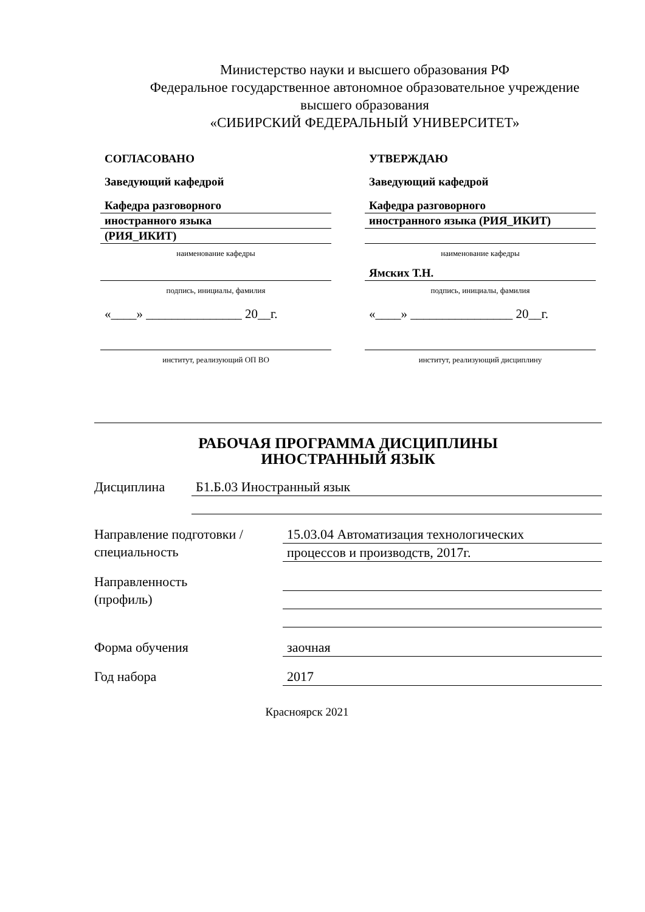Министерство науки и высшего образования РФ
Федеральное государственное автономное образовательное учреждение
высшего образования
«СИБИРСКИЙ ФЕДЕРАЛЬНЫЙ УНИВЕРСИТЕТ»
СОГЛАСОВАНО
Заведующий кафедрой
Кафедра разговорного
иностранного языка
(РИЯ_ИКИТ)
наименование кафедры
подпись, инициалы, фамилия
«____» _______________ 20__г.
институт, реализующий ОП ВО
УТВЕРЖДАЮ
Заведующий кафедрой
Кафедра разговорного
иностранного языка (РИЯ_ИКИТ)
наименование кафедры
Ямских Т.Н.
подпись, инициалы, фамилия
«____» ________________ 20__г.
институт, реализующий дисциплину
РАБОЧАЯ ПРОГРАММА ДИСЦИПЛИНЫ
ИНОСТРАННЫЙ ЯЗЫК
Дисциплина
Б1.Б.03 Иностранный язык
Направление подготовки / специальность
15.03.04 Автоматизация технологических
процессов и производств, 2017г.
Направленность
(профиль)
Форма обучения
заочная
Год набора
2017
Красноярск 2021